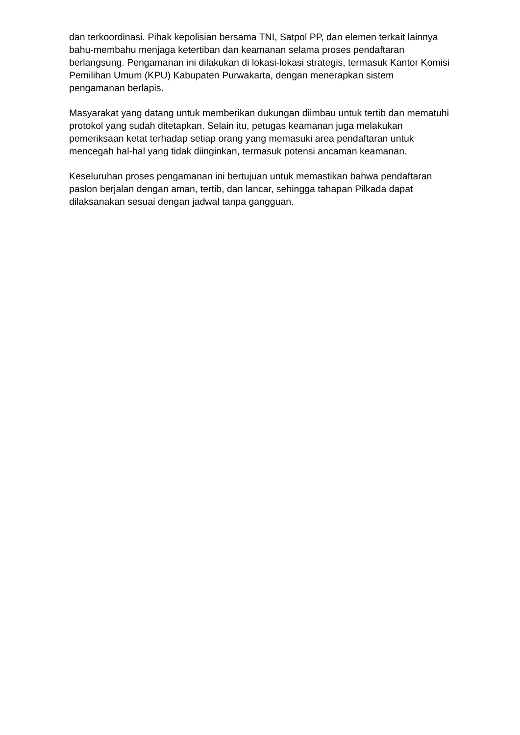dan terkoordinasi. Pihak kepolisian bersama TNI, Satpol PP, dan elemen terkait lainnya bahu-membahu menjaga ketertiban dan keamanan selama proses pendaftaran berlangsung. Pengamanan ini dilakukan di lokasi-lokasi strategis, termasuk Kantor Komisi Pemilihan Umum (KPU) Kabupaten Purwakarta, dengan menerapkan sistem pengamanan berlapis.
Masyarakat yang datang untuk memberikan dukungan diimbau untuk tertib dan mematuhi protokol yang sudah ditetapkan. Selain itu, petugas keamanan juga melakukan pemeriksaan ketat terhadap setiap orang yang memasuki area pendaftaran untuk mencegah hal-hal yang tidak diinginkan, termasuk potensi ancaman keamanan.
Keseluruhan proses pengamanan ini bertujuan untuk memastikan bahwa pendaftaran paslon berjalan dengan aman, tertib, dan lancar, sehingga tahapan Pilkada dapat dilaksanakan sesuai dengan jadwal tanpa gangguan.